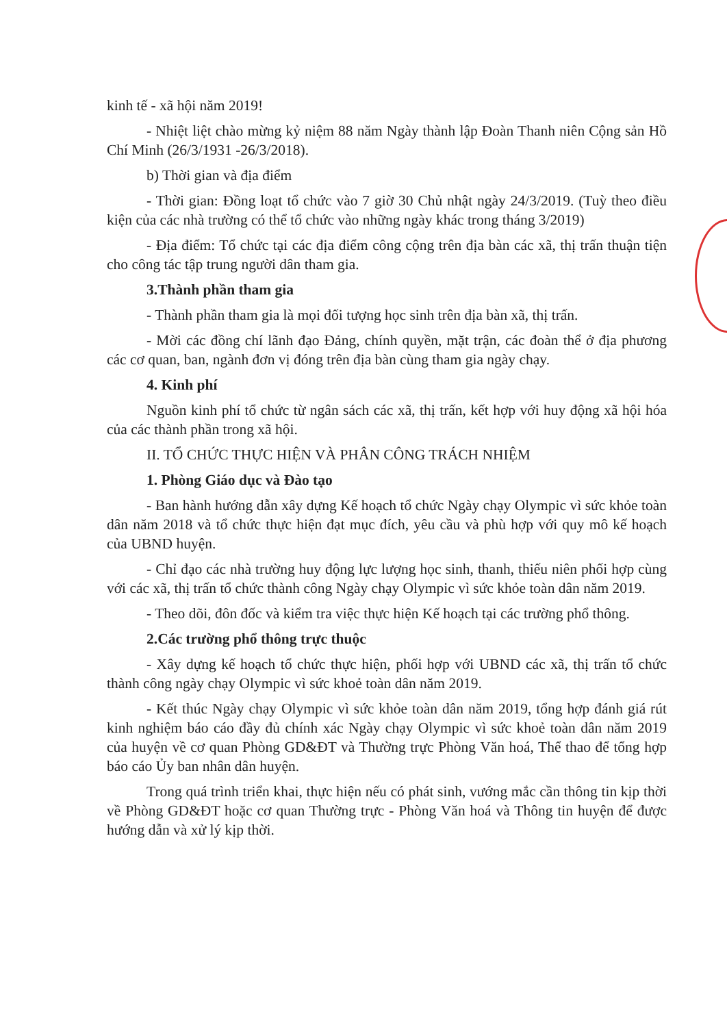kinh tế - xã hội năm 2019!
- Nhiệt liệt chào mừng kỷ niệm 88 năm Ngày thành lập Đoàn Thanh niên Cộng sản Hồ Chí Minh (26/3/1931 -26/3/2018).
b) Thời gian và địa điểm
- Thời gian: Đồng loạt tổ chức vào 7 giờ 30 Chủ nhật ngày 24/3/2019. (Tuỳ theo điều kiện của các nhà trường có thể tổ chức vào những ngày khác trong tháng 3/2019)
- Địa điểm: Tổ chức tại các địa điểm công cộng trên địa bàn các xã, thị trấn thuận tiện cho công tác tập trung người dân tham gia.
3.Thành phần tham gia
- Thành phần tham gia là mọi đối tượng học sinh trên địa bàn xã, thị trấn.
- Mời các đồng chí lãnh đạo Đảng, chính quyền, mặt trận, các đoàn thể ở địa phương các cơ quan, ban, ngành đơn vị đóng trên địa bàn cùng tham gia ngày chạy.
4. Kinh phí
Nguồn kinh phí tổ chức từ ngân sách các xã, thị trấn, kết hợp với huy động xã hội hóa của các thành phần trong xã hội.
II. TỔ CHỨC THỰC HIỆN VÀ PHÂN CÔNG TRÁCH NHIỆM
1. Phòng Giáo dục và Đào tạo
- Ban hành hướng dẫn xây dựng Kế hoạch tổ chức Ngày chạy Olympic vì sức khỏe toàn dân năm 2018 và tổ chức thực hiện đạt mục đích, yêu cầu và phù hợp với quy mô kế hoạch của UBND huyện.
- Chỉ đạo các nhà trường huy động lực lượng học sinh, thanh, thiếu niên phối hợp cùng với các xã, thị trấn tổ chức thành công Ngày chạy Olympic vì sức khỏe toàn dân năm 2019.
- Theo dõi, đôn đốc và kiểm tra việc thực hiện Kế hoạch tại các trường phổ thông.
2.Các trường phổ thông trực thuộc
- Xây dựng kế hoạch tổ chức thực hiện, phối hợp với UBND các xã, thị trấn tổ chức thành công ngày chạy Olympic vì sức khoẻ toàn dân năm 2019.
- Kết thúc Ngày chạy Olympic vì sức khỏe toàn dân năm 2019, tổng hợp đánh giá rút kinh nghiệm báo cáo đầy đủ chính xác Ngày chạy Olympic vì sức khoẻ toàn dân năm 2019 của huyện về cơ quan Phòng GD&ĐT và Thường trực Phòng Văn hoá, Thể thao để tổng hợp báo cáo Ủy ban nhân dân huyện.
Trong quá trình triển khai, thực hiện nếu có phát sinh, vướng mắc cần thông tin kịp thời về Phòng GD&ĐT hoặc cơ quan Thường trực - Phòng Văn hoá và Thông tin huyện để được hướng dẫn và xử lý kịp thời.